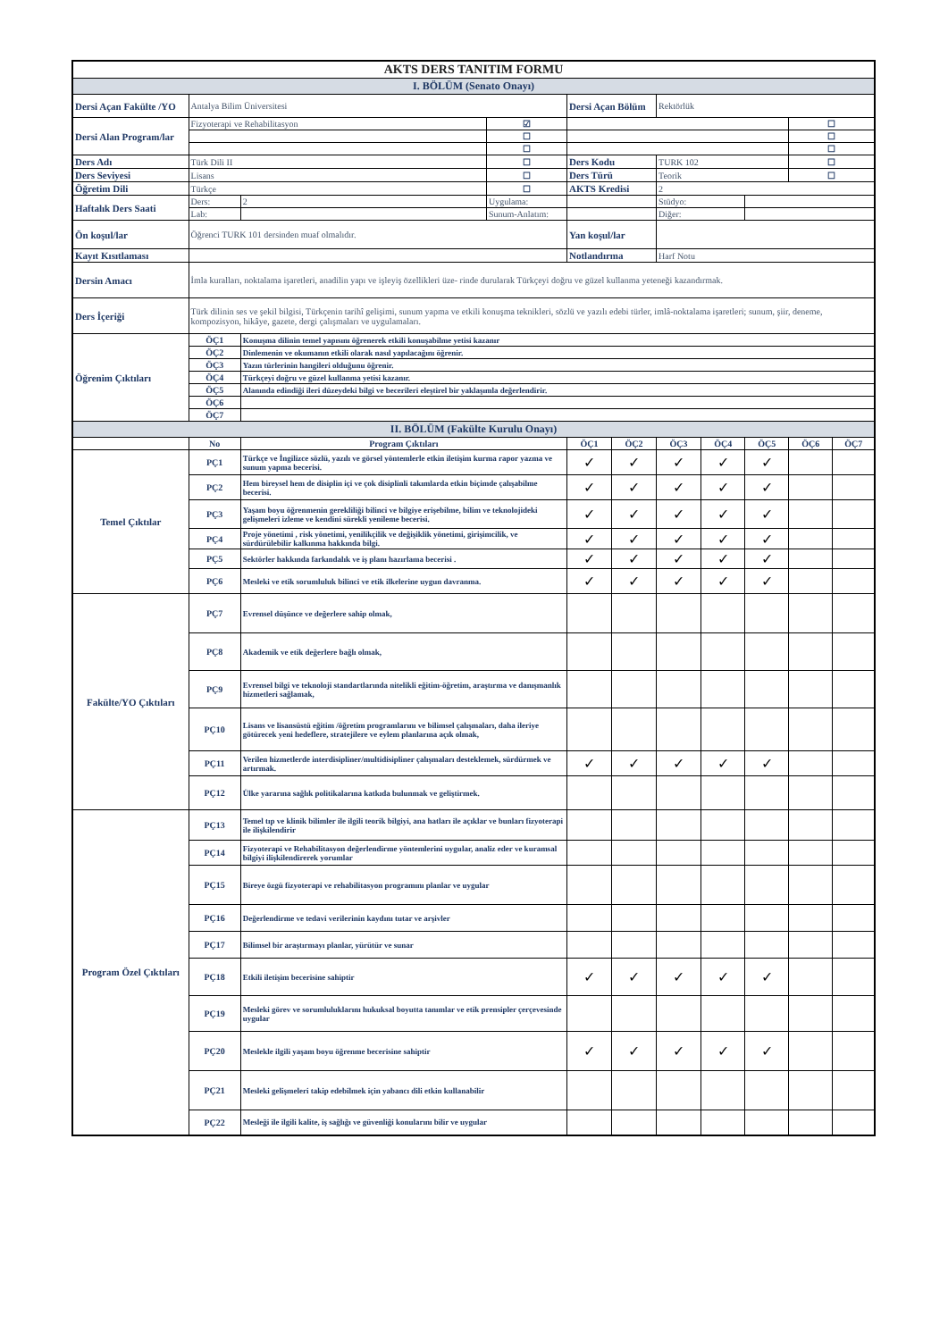| AKTS DERS TANITIM FORMU | | | | | | | | | | |
| I. BÖLÜM (Senato Onayı) | | | | | | | | | | |
| Dersi Açan Fakülte /YO | Antalya Bilim Üniversitesi | | | Dersi Açan Bölüm | | Rektörlük | | | | |
| Dersi Alan Program/lar | Fizyoterapi ve Rehabilitasyon | | ☑ | | | | | | ☐ | |
| | | | ☐ | | | | | | ☐ | |
| | | | ☐ | | | | | | ☐ | |
| Ders Adı | Türk Dili II | | ☐ | Ders Kodu | | TURK 102 | | | ☐ | |
| Ders Seviyesi | Lisans | | ☐ | Ders Türü | | Teorik | | | ☐ | |
| Öğretim Dili | Türkçe | | ☐ | AKTS Kredisi | | 2 | | | | |
| Haftalık Ders Saati | Ders: | 2 | Uygulama: | | | Stüdyo: | | | | |
| | Lab: | | Sunum-Anlatım: | | | Diğer: | | | | |
| Ön koşul/lar | Öğrenci TURK 101 dersinden muaf olmalıdır. | | | Yan koşul/lar | | | | | | |
| Kayıt Kısıtlaması | | | | Notlandırma | | Harf Notu | | | | |
| Dersin Amacı | İmla kuralları, noktalama işaretleri, anadilin yapı ve işleyiş özellikleri üze- rinde durularak Türkçeyi doğru ve güzel kullanma yeteneği kazandırmak. | | | | | | | | | |
| Ders İçeriği | Türk dilinin ses ve şekil bilgisi, Türkçenin tarihî gelişimi, sunum yapma ve etkili konuşma teknikleri, sözlü ve yazılı edebi türler, imlâ-noktalama işaretleri; sunum, şiir, deneme, kompozisyon, hikâye, gazete, dergi çalışmaları ve uygulamaları. | | | | | | | | | |
| Öğrenim Çıktıları | ÖÇ1 | Konuşma dilinin temel yapısını öğrenerek etkili konuşabilme yetisi kazanır | | | | | | | | |
| | ÖÇ2 | Dinlemenin ve okumanın etkili olarak nasıl yapılacağını öğrenir. | | | | | | | | |
| | ÖÇ3 | Yazın türlerinin hangileri olduğunu öğrenir. | | | | | | | | |
| | ÖÇ4 | Türkçeyi doğru ve güzel kullanma yetisi kazanır. | | | | | | | | |
| | ÖÇ5 | Alanında edindiği ileri düzeydeki bilgi ve becerileri eleştirel bir yaklaşımla değerlendirir. | | | | | | | | |
| | ÖÇ6 | | | | | | | | | |
| | ÖÇ7 | | | | | | | | | |
| II. BÖLÜM (Fakülte Kurulu Onayı) | | | | | | | | | | |
| | No | Program Çıktıları | | ÖÇ1 | ÖÇ2 | ÖÇ3 | ÖÇ4 | ÖÇ5 | ÖÇ6 | ÖÇ7 |
| Temel Çıktılar | PÇ1 | Türkçe ve İngilizce sözlü, yazılı ve görsel yöntemlerle etkin iletişim kurma rapor yazma ve sunum yapma becerisi. | | ✓ | ✓ | ✓ | ✓ | ✓ | | |
| | PÇ2 | Hem bireysel hem de disiplin içi ve çok disiplinli takımlarda etkin biçimde çalışabilme becerisi. | | ✓ | ✓ | ✓ | ✓ | ✓ | | |
| | PÇ3 | Yaşam boyu öğrenmenin gerekliliği bilinci ve bilgiye erişebilme, bilim ve teknolojideki gelişmeleri izleme ve kendini sürekli yenileme becerisi. | | ✓ | ✓ | ✓ | ✓ | ✓ | | |
| | PÇ4 | Proje yönetimi , risk yönetimi, yenilikçilik ve değişiklik yönetimi, girişimcilik, ve sürdürülebilir kalkınma hakkında bilgi. | | ✓ | ✓ | ✓ | ✓ | ✓ | | |
| | PÇ5 | Sektörler hakkında farkındalık ve iş planı hazırlama becerisi . | | ✓ | ✓ | ✓ | ✓ | ✓ | | |
| | PÇ6 | Mesleki ve etik sorumluluk bilinci ve etik ilkelerine uygun davranma. | | ✓ | ✓ | ✓ | ✓ | ✓ | | |
| Fakülte/YO Çıktıları | PÇ7 | Evrensel düşünce ve değerlere sahip olmak, | | | | | | | | |
| | PÇ8 | Akademik ve etik değerlere bağlı olmak, | | | | | | | | |
| | PÇ9 | Evrensel bilgi ve teknoloji standartlarında nitelikli eğitim-öğretim, araştırma ve danışmanlık hizmetleri sağlamak, | | | | | | | | |
| | PÇ10 | Lisans ve lisansüstü eğitim /öğretim programlarını ve bilimsel çalışmaları, daha ileriye götürecek yeni hedeflere, stratejilere ve eylem planlarına açık olmak, | | | | | | | | |
| | PÇ11 | Verilen hizmetlerde interdisipliner/multidisipliner çalışmaları desteklemek, sürdürmek ve artırmak. | | ✓ | ✓ | ✓ | ✓ | ✓ | | |
| | PÇ12 | Ülke yararına sağlık politikalarına katkıda bulunmak ve geliştirmek. | | | | | | | | |
| Program Özel Çıktıları | PÇ13 | Temel tıp ve klinik bilimler ile ilgili teorik bilgiyi, ana hatları ile açıklar ve bunları fizyoterapi ile ilişkilendirir | | | | | | | | |
| | PÇ14 | Fizyoterapi ve Rehabilitasyon değerlendirme yöntemlerini uygular, analiz eder ve kuramsal bilgiyi ilişkilendirerek yorumlar | | | | | | | | |
| | PÇ15 | Bireye özgü fizyoterapi ve rehabilitasyon programını planlar ve uygular | | | | | | | | |
| | PÇ16 | Değerlendirme ve tedavi verilerinin kaydını tutar ve arşivler | | | | | | | | |
| | PÇ17 | Bilimsel bir araştırmayı planlar, yürütür ve sunar | | | | | | | | |
| | PÇ18 | Etkili iletişim becerisine sahiptir | | ✓ | ✓ | ✓ | ✓ | ✓ | | |
| | PÇ19 | Mesleki görev ve sorumluluklarını hukuksal boyutta tanımlar ve etik prensipler çerçevesinde uygular | | | | | | | | |
| | PÇ20 | Meslekle ilgili yaşam boyu öğrenme becerisine sahiptir | | ✓ | ✓ | ✓ | ✓ | ✓ | | |
| | PÇ21 | Mesleki gelişmeleri takip edebilmek için yabancı dili etkin kullanabilir | | | | | | | | |
| | PÇ22 | Mesleği ile ilgili kalite, iş sağlığı ve güvenliği konularını bilir ve uygular | | | | | | | | |